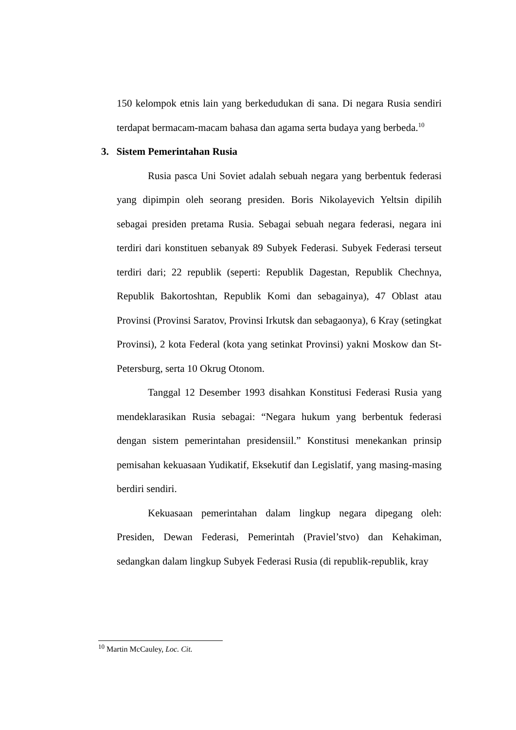150 kelompok etnis lain yang berkedudukan di sana. Di negara Rusia sendiri terdapat bermacam-macam bahasa dan agama serta budaya yang berbeda.<sup>10</sup>
3. Sistem Pemerintahan Rusia
Rusia pasca Uni Soviet adalah sebuah negara yang berbentuk federasi yang dipimpin oleh seorang presiden. Boris Nikolayevich Yeltsin dipilih sebagai presiden pretama Rusia. Sebagai sebuah negara federasi, negara ini terdiri dari konstituen sebanyak 89 Subyek Federasi. Subyek Federasi terseut terdiri dari; 22 republik (seperti: Republik Dagestan, Republik Chechnya, Republik Bakortoshtan, Republik Komi dan sebagainya), 47 Oblast atau Provinsi (Provinsi Saratov, Provinsi Irkutsk dan sebagaonya), 6 Kray (setingkat Provinsi), 2 kota Federal (kota yang setinkat Provinsi) yakni Moskow dan St-Petersburg, serta 10 Okrug Otonom.
Tanggal 12 Desember 1993 disahkan Konstitusi Federasi Rusia yang mendeklarasikan Rusia sebagai: “Negara hukum yang berbentuk federasi dengan sistem pemerintahan presidensiil.” Konstitusi menekankan prinsip pemisahan kekuasaan Yudikatif, Eksekutif dan Legislatif, yang masing-masing berdiri sendiri.
Kekuasaan pemerintahan dalam lingkup negara dipegang oleh: Presiden, Dewan Federasi, Pemerintah (Praviel’stvo) dan Kehakiman, sedangkan dalam lingkup Subyek Federasi Rusia (di republik-republik, kray
<sup>10</sup> Martin McCauley, Loc. Cit.